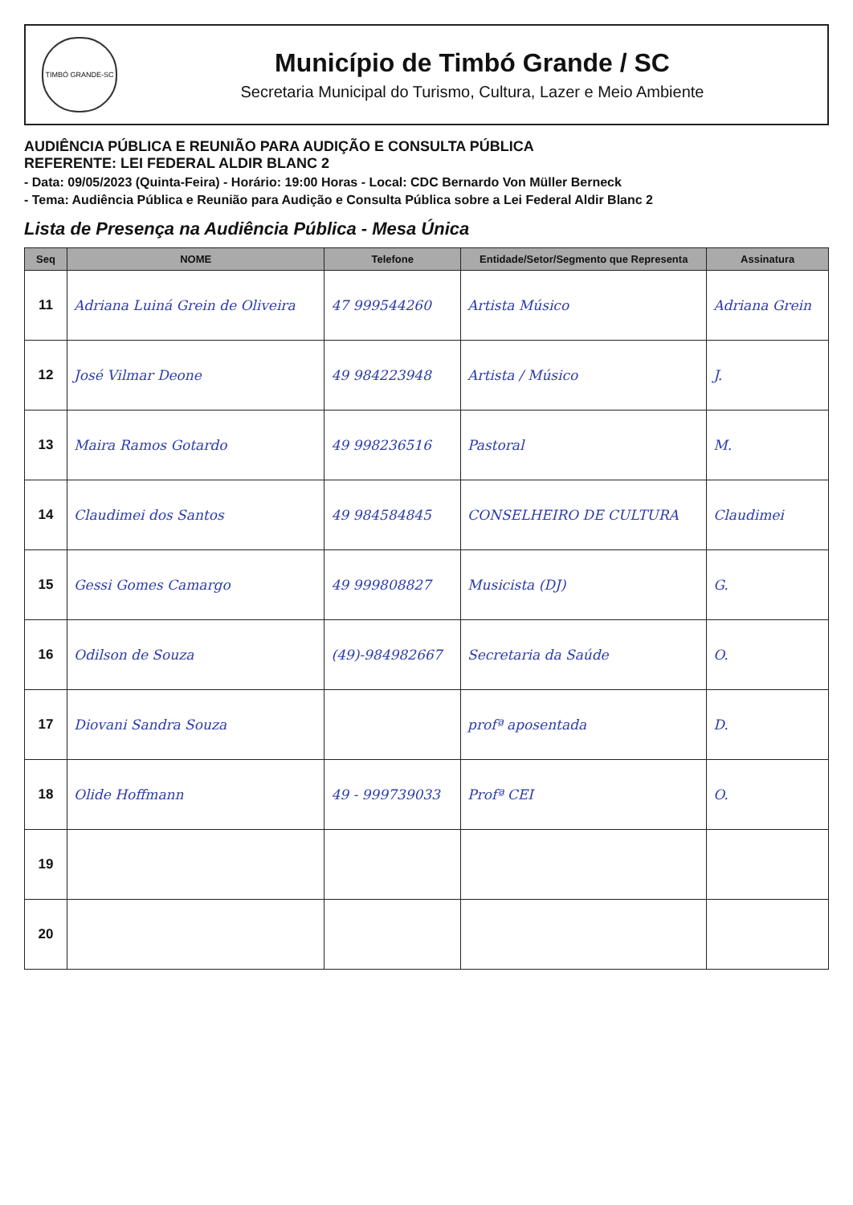TIMBÓ GRANDE-SC
Município de Timbó Grande / SC
Secretaria Municipal do Turismo, Cultura, Lazer e Meio Ambiente
AUDIÊNCIA PÚBLICA E REUNIÃO PARA AUDIÇÃO E CONSULTA PÚBLICA
REFERENTE: LEI FEDERAL ALDIR BLANC 2
- Data: 09/05/2023 (Quinta-Feira) - Horário: 19:00 Horas - Local: CDC Bernardo Von Müller Berneck
- Tema: Audiência Pública e Reunião para Audição e Consulta Pública sobre a Lei Federal Aldir Blanc 2
Lista de Presença na Audiência Pública - Mesa Única
| Seq | NOME | Telefone | Entidade/Setor/Segmento que Representa | Assinatura |
| --- | --- | --- | --- | --- |
| 11 | Adriana Luiná Grein de Oliveira | 47 999544260 | Artista Músico | Adriana Grein |
| 12 | José Vilmar Deone | 49 984223948 | Artista / Músico | J. |
| 13 | Maira Ramos Gotardo | 49 998236516 | Pastoral | M. |
| 14 | Claudimei dos Santos | 49 984584845 | CONSELHEIRO DE CULTURA | Claudimei |
| 15 | Gessi Gomes Camargo | 49 999808827 | Musicista (DJ) | G. |
| 16 | Odilson de Souza | (49)-984982667 | Secretaria da Saúde | O. |
| 17 | Diovani Sandra Souza | | profª aposentada | D. |
| 18 | Olide Hoffmann | 49 - 999739033 | Profª CEI | O. |
| 19 | | | | |
| 20 | | | | |